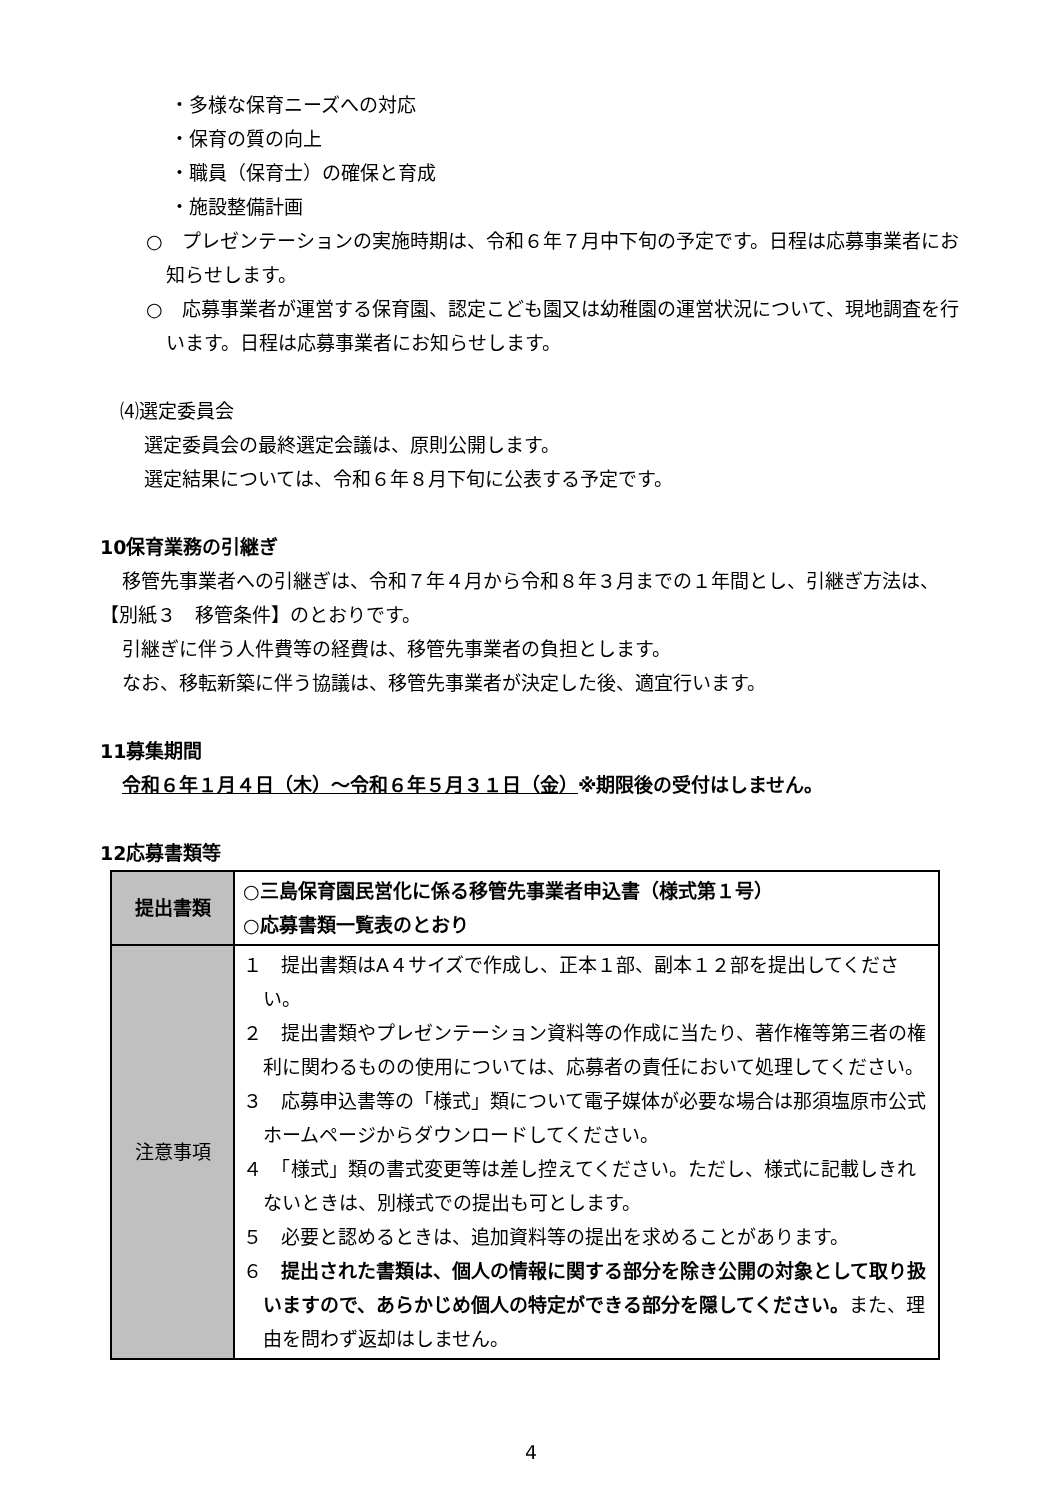・多様な保育ニーズへの対応
・保育の質の向上
・職員（保育士）の確保と育成
・施設整備計画
○　プレゼンテーションの実施時期は、令和６年７月中下旬の予定です。日程は応募事業者にお知らせします。
○　応募事業者が運営する保育園、認定こども園又は幼稚園の運営状況について、現地調査を行います。日程は応募事業者にお知らせします。
⑷選定委員会
選定委員会の最終選定会議は、原則公開します。
選定結果については、令和６年８月下旬に公表する予定です。
10保育業務の引継ぎ
移管先事業者への引継ぎは、令和７年４月から令和８年３月までの１年間とし、引継ぎ方法は、【別紙３　移管条件】のとおりです。
引継ぎに伴う人件費等の経費は、移管先事業者の負担とします。
なお、移転新築に伴う協議は、移管先事業者が決定した後、適宜行います。
11募集期間
令和６年１月４日（木）～令和６年５月３１日（金）※期限後の受付はしません。
12応募書類等
| 提出書類 | ○三島保育園民営化に係る移管先事業者申込書（様式第１号） ○応募書類一覧表のとおり |
| 注意事項 | １ 提出書類はA４サイズで作成し、正本１部、副本１２部を提出してください。 ２ 提出書類やプレゼンテーション資料等の作成に当たり、著作権等第三者の権利に関わるものの使用については、応募者の責任において処理してください。 ３ 応募申込書等の「様式」類について電子媒体が必要な場合は那須塩原市公式ホームページからダウンロードしてください。 ４ 「様式」類の書式変更等は差し控えてください。ただし、様式に記載しきれないときは、別様式での提出も可とします。 ５ 必要と認めるときは、追加資料等の提出を求めることがあります。 ６ 提出された書類は、個人の情報に関する部分を除き公開の対象として取り扱いますので、あらかじめ個人の特定ができる部分を隠してください。 また、理由を問わず返却はしません。 |
4